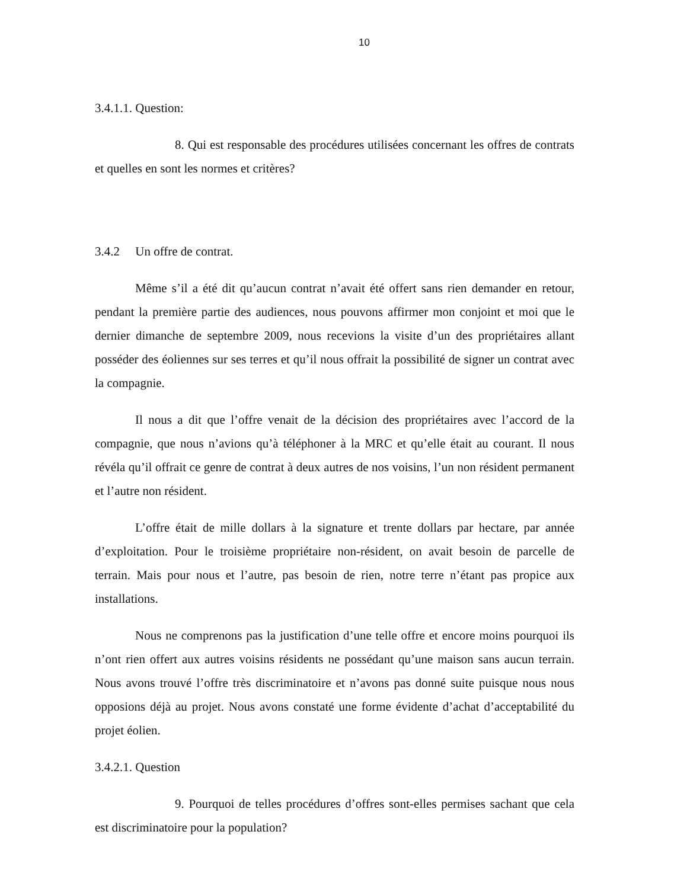10
3.4.1.1. Question:
8. Qui est responsable des procédures utilisées concernant les offres de contrats et quelles en sont les normes et critères?
3.4.2 Un offre de contrat.
Même s’il a été dit qu’aucun contrat n’avait été offert sans rien demander en retour, pendant la première partie des audiences, nous pouvons affirmer mon conjoint et moi que le dernier dimanche de septembre 2009, nous recevions la visite d’un des propriétaires allant posséder des éoliennes sur ses terres et qu’il nous offrait la possibilité de signer un contrat avec la compagnie.
Il nous a dit que l’offre venait de la décision des propriétaires avec l’accord de la compagnie, que nous n’avions qu’à téléphoner à la MRC et qu’elle était au courant. Il nous révéla qu’il offrait ce genre de contrat à deux autres de nos voisins, l’un non résident permanent et l’autre non résident.
L’offre était de mille dollars à la signature et trente dollars par hectare, par année d’exploitation. Pour le troisième propriétaire non-résident, on avait besoin de parcelle de terrain. Mais pour nous et l’autre, pas besoin de rien, notre terre n’étant pas propice aux installations.
Nous ne comprenons pas la justification d’une telle offre et encore moins pourquoi ils n’ont rien offert aux autres voisins résidents ne possédant qu’une maison sans aucun terrain. Nous avons trouvé l’offre très discriminatoire et n’avons pas donné suite puisque nous nous opposions déjà au projet. Nous avons constaté une forme évidente d’achat d’acceptabilité du projet éolien.
3.4.2.1. Question
9. Pourquoi de telles procédures d’offres sont-elles permises sachant que cela est discriminatoire pour la population?